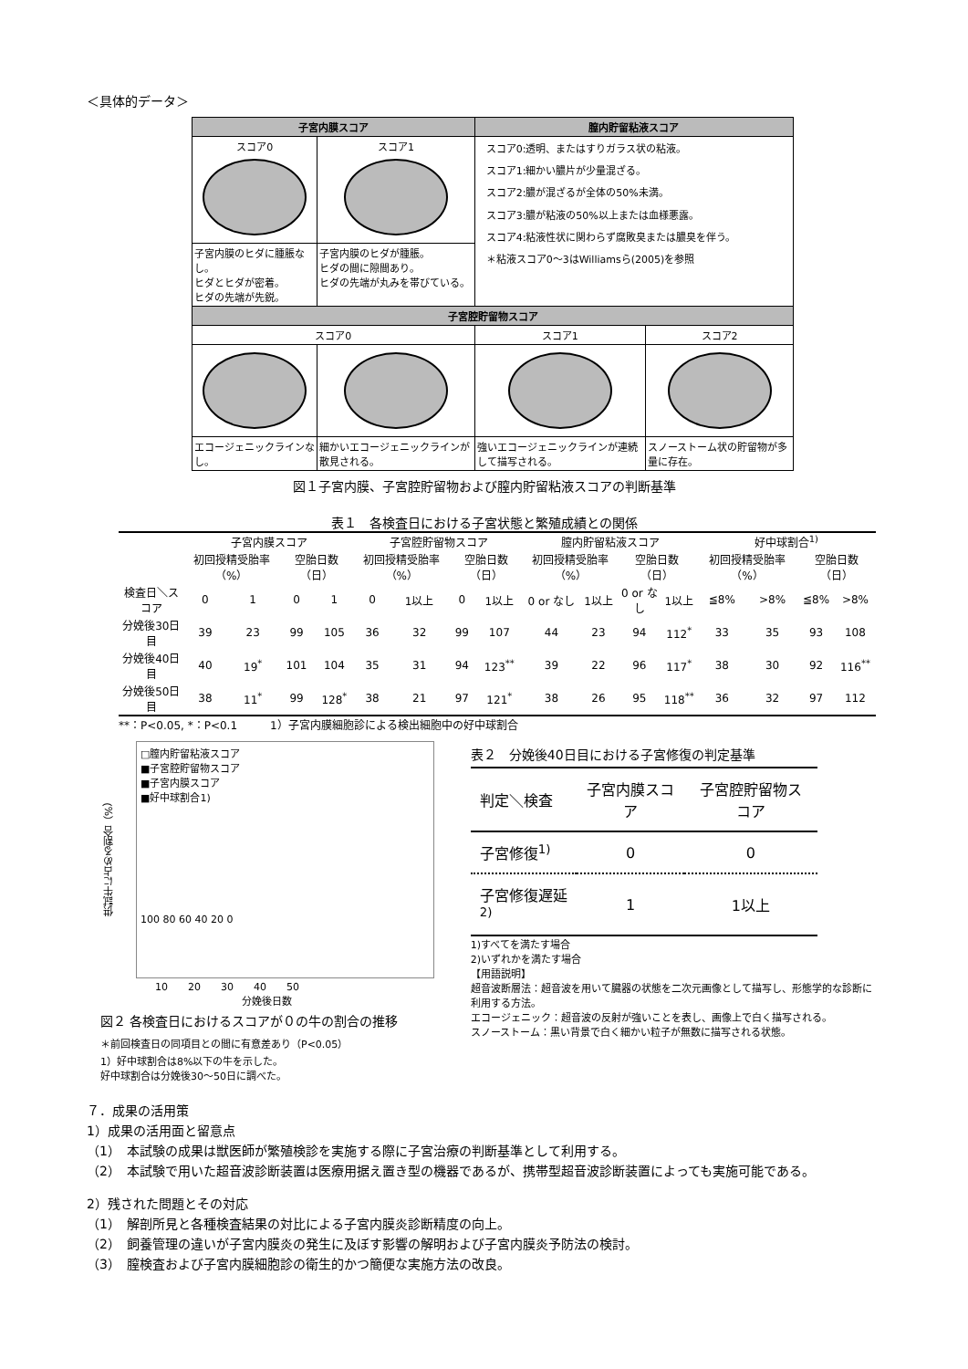＜具体的データ＞
| 子宮内膜スコア | | 膣内貯留粘液スコア | |
| --- | --- | --- | --- |
| スコア0 | スコア1 | スコア0:透明、またはすりガラス状の粘液。 スコア1:細かい膿片が少量混ざる。 スコア2:膿が混ざるが全体の50%未満。 スコア3:膿が粘液の50%以上または血様悪露。 スコア4:粘液性状に関わらず腐敗臭または膿臭を伴う。 ＊粘液スコア0〜3はWilliamsら(2005)を参照 | |
| 子宮内膜のヒダに腫脹なし。 ヒダとヒダが密着。 ヒダの先端が先鋭。 | 子宮内膜のヒダが腫脹。 ヒダの間に隙間あり。 ヒダの先端が丸みを帯びている。 | | |
| 子宮腔貯留物スコア | | | |
| スコア0 | | スコア1 | スコア2 |
| エコージェニックラインなし。 | 細かいエコージェニックラインが散見される。 | 強いエコージェニックラインが連続して描写される。 | スノーストーム状の貯留物が多量に存在。 |
図１子宮内膜、子宮腔貯留物および膣内貯留粘液スコアの判断基準
表１　各検査日における子宮状態と繁殖成績との関係
| | 子宮内膜スコア | | | | 子宮腔貯留物スコア | | | | 膣内貯留粘液スコア | | | | 好中球割合<sup>1)</sup> | | | |
| --- | --- | --- | --- | --- | --- | --- | --- | --- | --- | --- | --- | --- | --- | --- | --- | --- |
| | 初回授精受胎率（%） | | 空胎日数（日） | | 初回授精受胎率（%） | | 空胎日数（日） | | 初回授精受胎率（%） | | 空胎日数（日） | | 初回授精受胎率（%） | | 空胎日数（日） | |
| 検査日＼スコア | 0 | 1 | 0 | 1 | 0 | 1以上 | 0 | 1以上 | 0 or なし | 1以上 | 0 or なし | 1以上 | ≦8% | >8% | ≦8% | >8% |
| 分娩後30日目 | 39 | 23 | 99 | 105 | 36 | 32 | 99 | 107 | 44 | 23 | 94 | 112<sup>*</sup> | 33 | 35 | 93 | 108 |
| 分娩後40日目 | 40 | 19<sup>*</sup> | 101 | 104 | 35 | 31 | 94 | 123<sup>**</sup> | 39 | 22 | 96 | 117<sup>*</sup> | 38 | 30 | 92 | 116<sup>**</sup> |
| 分娩後50日目 | 38 | 11<sup>*</sup> | 99 | 128<sup>*</sup> | 38 | 21 | 97 | 121<sup>*</sup> | 38 | 26 | 95 | 118<sup>**</sup> | 36 | 32 | 97 | 112 |
**：P<0.05, *：P<0.1　　　1）子宮内膜細胞診による検出細胞中の好中球割合
供試牛に占める割合（%）
□膣内貯留粘液スコア
■子宮腔貯留物スコア
■子宮内膜スコア
■好中球割合1)
100 80 60 40 20 0
10　　20　　30　　40　　50
分娩後日数
図２ 各検査日におけるスコアが０の牛の割合の推移
＊前回検査日の同項目との間に有意差あり（P<0.05）
1）好中球割合は8%以下の牛を示した。
好中球割合は分娩後30〜50日に調べた。
表２　分娩後40日目における子宮修復の判定基準
| 判定＼検査 | 子宮内膜スコア | 子宮腔貯留物スコア |
| 子宮修復<sup>1)</sup> | 0 | 0 |
| 子宮修復遅延<sup>2)</sup> | 1 | 1以上 |
1)すべてを満たす場合
2)いずれかを満たす場合
【用語説明】
超音波断層法：超音波を用いて臓器の状態を二次元画像として描写し、形態学的な診断に利用する方法。
エコージェニック：超音波の反射が強いことを表し、画像上で白く描写される。
スノーストーム：黒い背景で白く細かい粒子が無数に描写される状態。
７．成果の活用策
1）成果の活用面と留意点
（1）　本試験の成果は獣医師が繁殖検診を実施する際に子宮治療の判断基準として利用する。
（2）　本試験で用いた超音波診断装置は医療用据え置き型の機器であるが、携帯型超音波診断装置によっても実施可能である。
2）残された問題とその対応
（1）　解剖所見と各種検査結果の対比による子宮内膜炎診断精度の向上。
（2）　飼養管理の違いが子宮内膜炎の発生に及ぼす影響の解明および子宮内膜炎予防法の検討。
（3）　膣検査および子宮内膜細胞診の衛生的かつ簡便な実施方法の改良。